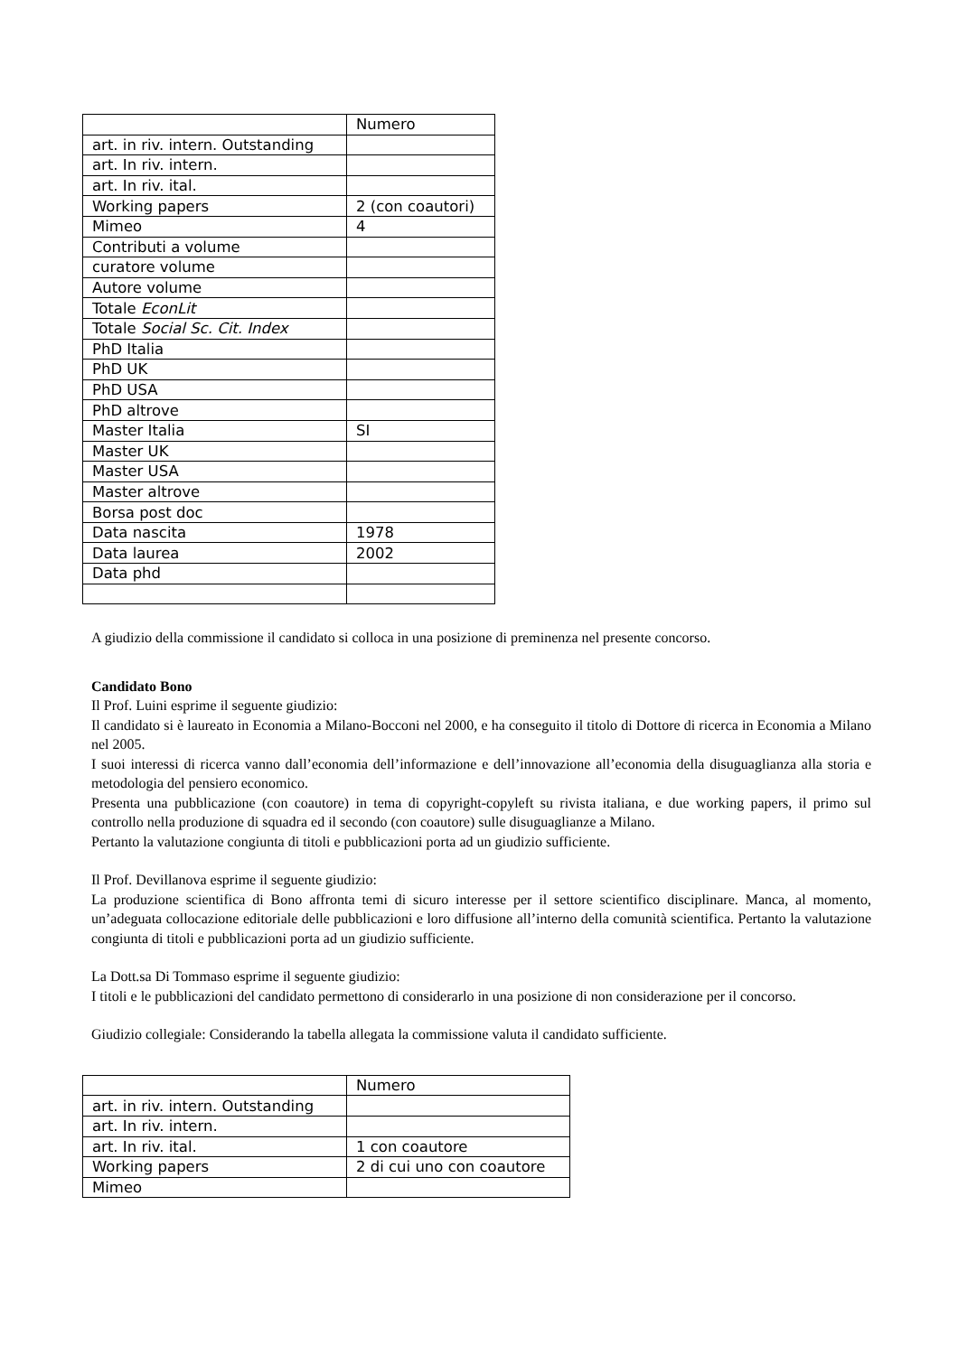| | Numero |
| art. in riv. intern. Outstanding | |
| art. In riv. intern. | |
| art. In riv. ital. | |
| Working papers | 2 (con coautori) |
| Mimeo | 4 |
| Contributi a volume | |
| curatore volume | |
| Autore volume | |
| Totale EconLit | |
| Totale Social Sc. Cit. Index | |
| PhD Italia | |
| PhD UK | |
| PhD USA | |
| PhD altrove | |
| Master Italia | SI |
| Master UK | |
| Master USA | |
| Master altrove | |
| Borsa post doc | |
| Data nascita | 1978 |
| Data laurea | 2002 |
| Data phd | |
A giudizio della commissione il candidato si colloca in una posizione di preminenza nel presente concorso.
Candidato Bono
Il Prof. Luini esprime il seguente giudizio:
Il candidato si è laureato in Economia a Milano-Bocconi nel 2000, e ha conseguito il titolo di Dottore di ricerca in Economia a Milano nel 2005.
I suoi interessi di ricerca vanno dall’economia dell’informazione e dell’innovazione all’economia della disuguaglianza alla storia e metodologia del pensiero economico.
Presenta una pubblicazione (con coautore) in tema di copyright-copyleft su rivista italiana, e due working papers, il primo sul controllo nella produzione di squadra ed il secondo (con coautore) sulle disuguaglianze a Milano.
Pertanto la valutazione congiunta di titoli e pubblicazioni porta ad un giudizio sufficiente.
Il Prof. Devillanova esprime il seguente giudizio:
La produzione scientifica di Bono affronta temi di sicuro interesse per il settore scientifico disciplinare. Manca, al momento, un’adeguata collocazione editoriale delle pubblicazioni e loro diffusione all’interno della comunità scientifica. Pertanto la valutazione congiunta di titoli e pubblicazioni porta ad un giudizio sufficiente.
La Dott.sa Di Tommaso esprime il seguente giudizio:
I titoli e le pubblicazioni del candidato permettono di considerarlo in una posizione di non considerazione per il concorso.
Giudizio collegiale: Considerando la tabella allegata la commissione valuta il candidato sufficiente.
| | Numero |
| art. in riv. intern. Outstanding | |
| art. In riv. intern. | |
| art. In riv. ital. | 1 con coautore |
| Working papers | 2 di cui uno con coautore |
| Mimeo | |